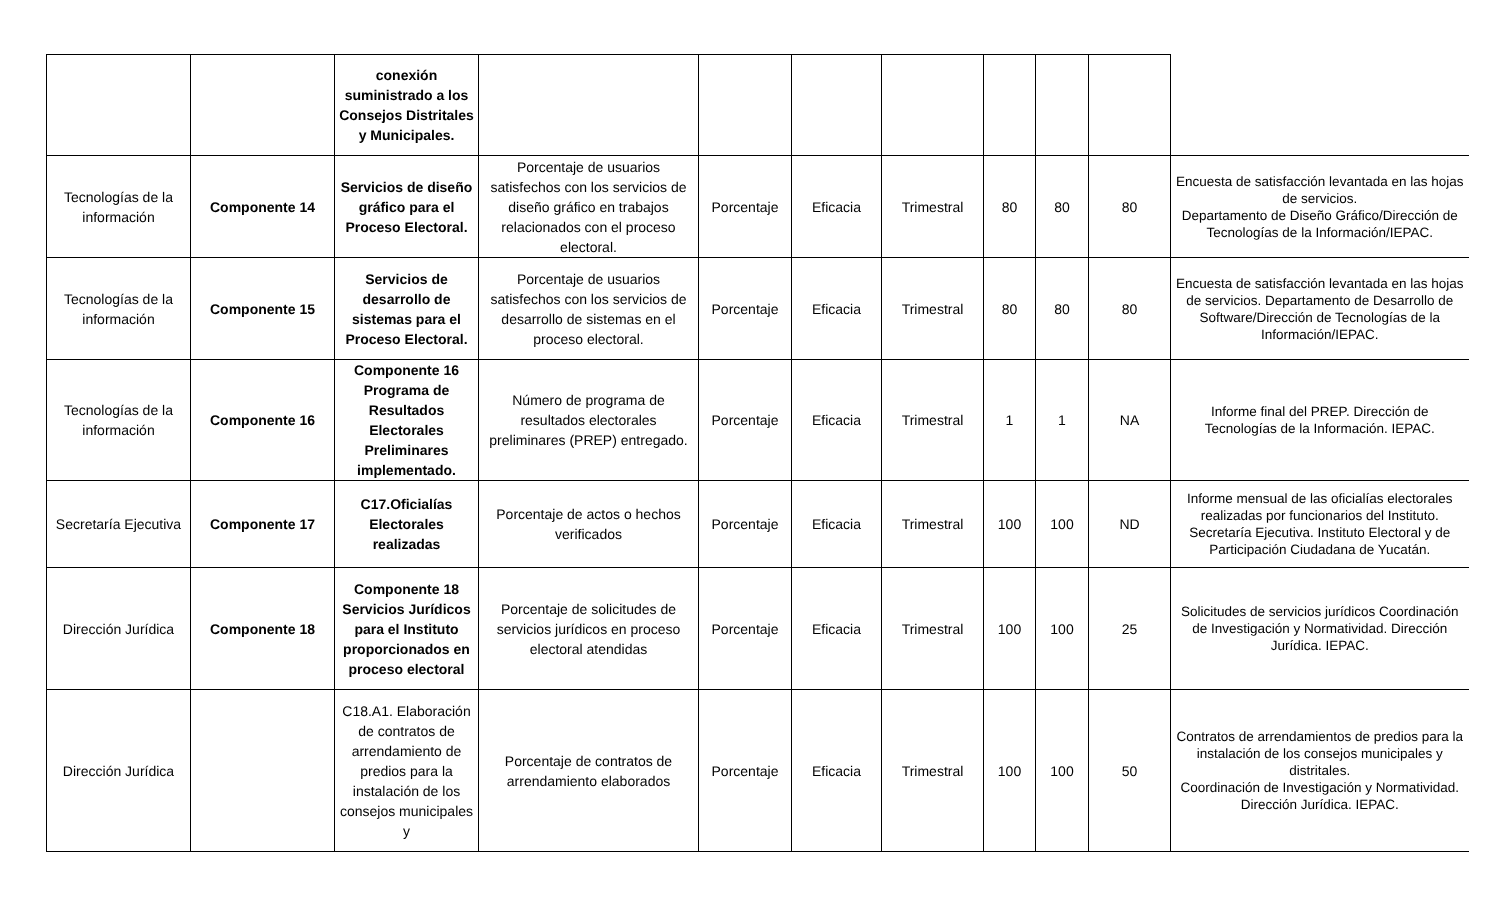| | | conexión suministrado a los Consejos Distritales y Municipales. | | | | | | | | |
| Tecnologías de la información | Componente 14 | Servicios de diseño gráfico para el Proceso Electoral. | Porcentaje de usuarios satisfechos con los servicios de diseño gráfico en trabajos relacionados con el proceso electoral. | Porcentaje | Eficacia | Trimestral | 80 | 80 | 80 | Encuesta de satisfacción levantada en las hojas de servicios. Departamento de Diseño Gráfico/Dirección de Tecnologías de la Información/IEPAC. |
| Tecnologías de la información | Componente 15 | Servicios de desarrollo de sistemas para el Proceso Electoral. | Porcentaje de usuarios satisfechos con los servicios de desarrollo de sistemas en el proceso electoral. | Porcentaje | Eficacia | Trimestral | 80 | 80 | 80 | Encuesta de satisfacción levantada en las hojas de servicios. Departamento de Desarrollo de Software/Dirección de Tecnologías de la Información/IEPAC. |
| Tecnologías de la información | Componente 16 | Componente 16 Programa de Resultados Electorales Preliminares implementado. | Número de programa de resultados electorales preliminares (PREP) entregado. | Porcentaje | Eficacia | Trimestral | 1 | 1 | NA | Informe final del PREP. Dirección de Tecnologías de la Información. IEPAC. |
| Secretaría Ejecutiva | Componente 17 | C17.Oficialías Electorales realizadas | Porcentaje de actos o hechos verificados | Porcentaje | Eficacia | Trimestral | 100 | 100 | ND | Informe mensual de las oficialías electorales realizadas por funcionarios del Instituto. Secretaría Ejecutiva. Instituto Electoral y de Participación Ciudadana de Yucatán. |
| Dirección Jurídica | Componente 18 | Componente 18 Servicios Jurídicos para el Instituto proporcionados en proceso electoral | Porcentaje de solicitudes de servicios jurídicos en proceso electoral atendidas | Porcentaje | Eficacia | Trimestral | 100 | 100 | 25 | Solicitudes de servicios jurídicos Coordinación de Investigación y Normatividad. Dirección Jurídica. IEPAC. |
| Dirección Jurídica | | C18.A1. Elaboración de contratos de arrendamiento de predios para la instalación de los consejos municipales y | Porcentaje de contratos de arrendamiento elaborados | Porcentaje | Eficacia | Trimestral | 100 | 100 | 50 | Contratos de arrendamientos de predios para la instalación de los consejos municipales y distritales. Coordinación de Investigación y Normatividad. Dirección Jurídica. IEPAC. |